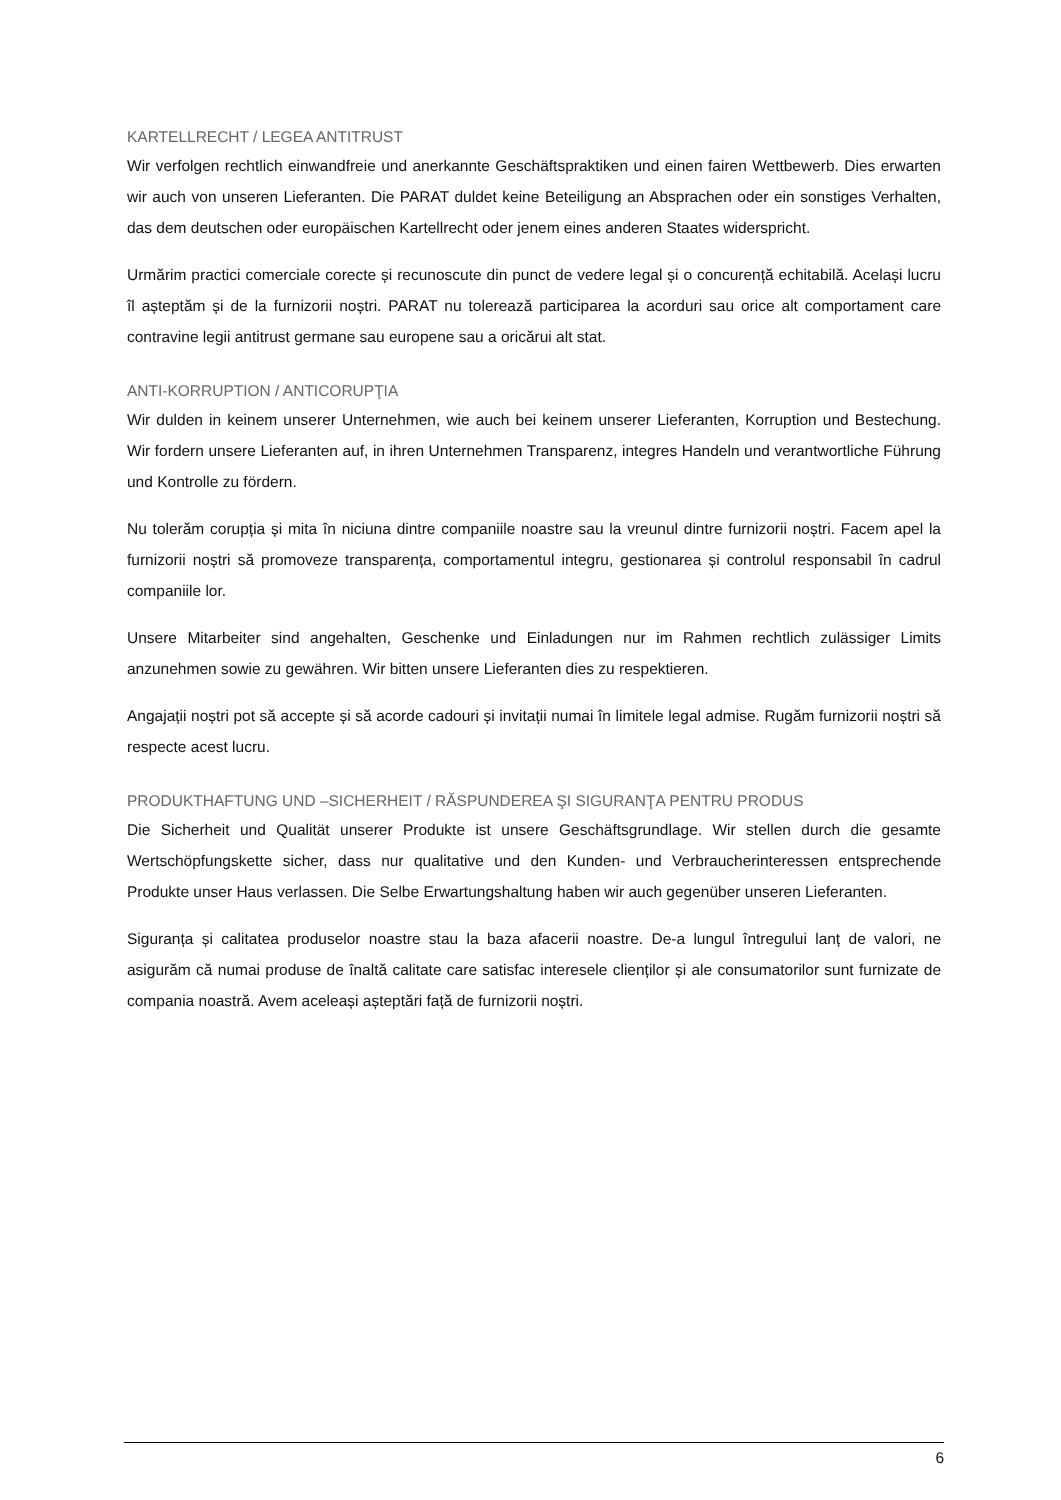KARTELLRECHT / LEGEA ANTITRUST
Wir verfolgen rechtlich einwandfreie und anerkannte Geschäftspraktiken und einen fairen Wettbewerb. Dies erwarten wir auch von unseren Lieferanten. Die PARAT duldet keine Beteiligung an Absprachen oder ein sonstiges Verhalten, das dem deutschen oder europäischen Kartellrecht oder jenem eines anderen Staates widerspricht.
Urmărim practici comerciale corecte și recunoscute din punct de vedere legal și o concurență echitabilă. Același lucru îl așteptăm și de la furnizorii noștri. PARAT nu tolerează participarea la acorduri sau orice alt comportament care contravine legii antitrust germane sau europene sau a oricărui alt stat.
ANTI-KORRUPTION / ANTICORUPŢIA
Wir dulden in keinem unserer Unternehmen, wie auch bei keinem unserer Lieferanten, Korruption und Bestechung. Wir fordern unsere Lieferanten auf, in ihren Unternehmen Transparenz, integres Handeln und verantwortliche Führung und Kontrolle zu fördern.
Nu tolerăm corupția și mita în niciuna dintre companiile noastre sau la vreunul dintre furnizorii noștri. Facem apel la furnizorii noștri să promoveze transparența, comportamentul integru, gestionarea și controlul responsabil în cadrul companiile lor.
Unsere Mitarbeiter sind angehalten, Geschenke und Einladungen nur im Rahmen rechtlich zulässiger Limits anzunehmen sowie zu gewähren. Wir bitten unsere Lieferanten dies zu respektieren.
Angajații noștri pot să accepte și să acorde cadouri și invitații numai în limitele legal admise. Rugăm furnizorii noștri să respecte acest lucru.
PRODUKTHAFTUNG UND –SICHERHEIT / RĂSPUNDEREA ŞI SIGURANŢA PENTRU PRODUS
Die Sicherheit und Qualität unserer Produkte ist unsere Geschäftsgrundlage. Wir stellen durch die gesamte Wertschöpfungskette sicher, dass nur qualitative und den Kunden- und Verbraucherinteressen entsprechende Produkte unser Haus verlassen. Die Selbe Erwartungshaltung haben wir auch gegenüber unseren Lieferanten.
Siguranța și calitatea produselor noastre stau la baza afacerii noastre. De-a lungul întregului lanț de valori, ne asigurăm că numai produse de înaltă calitate care satisfac interesele clienților și ale consumatorilor sunt furnizate de compania noastră. Avem aceleași așteptări față de furnizorii noștri.
6